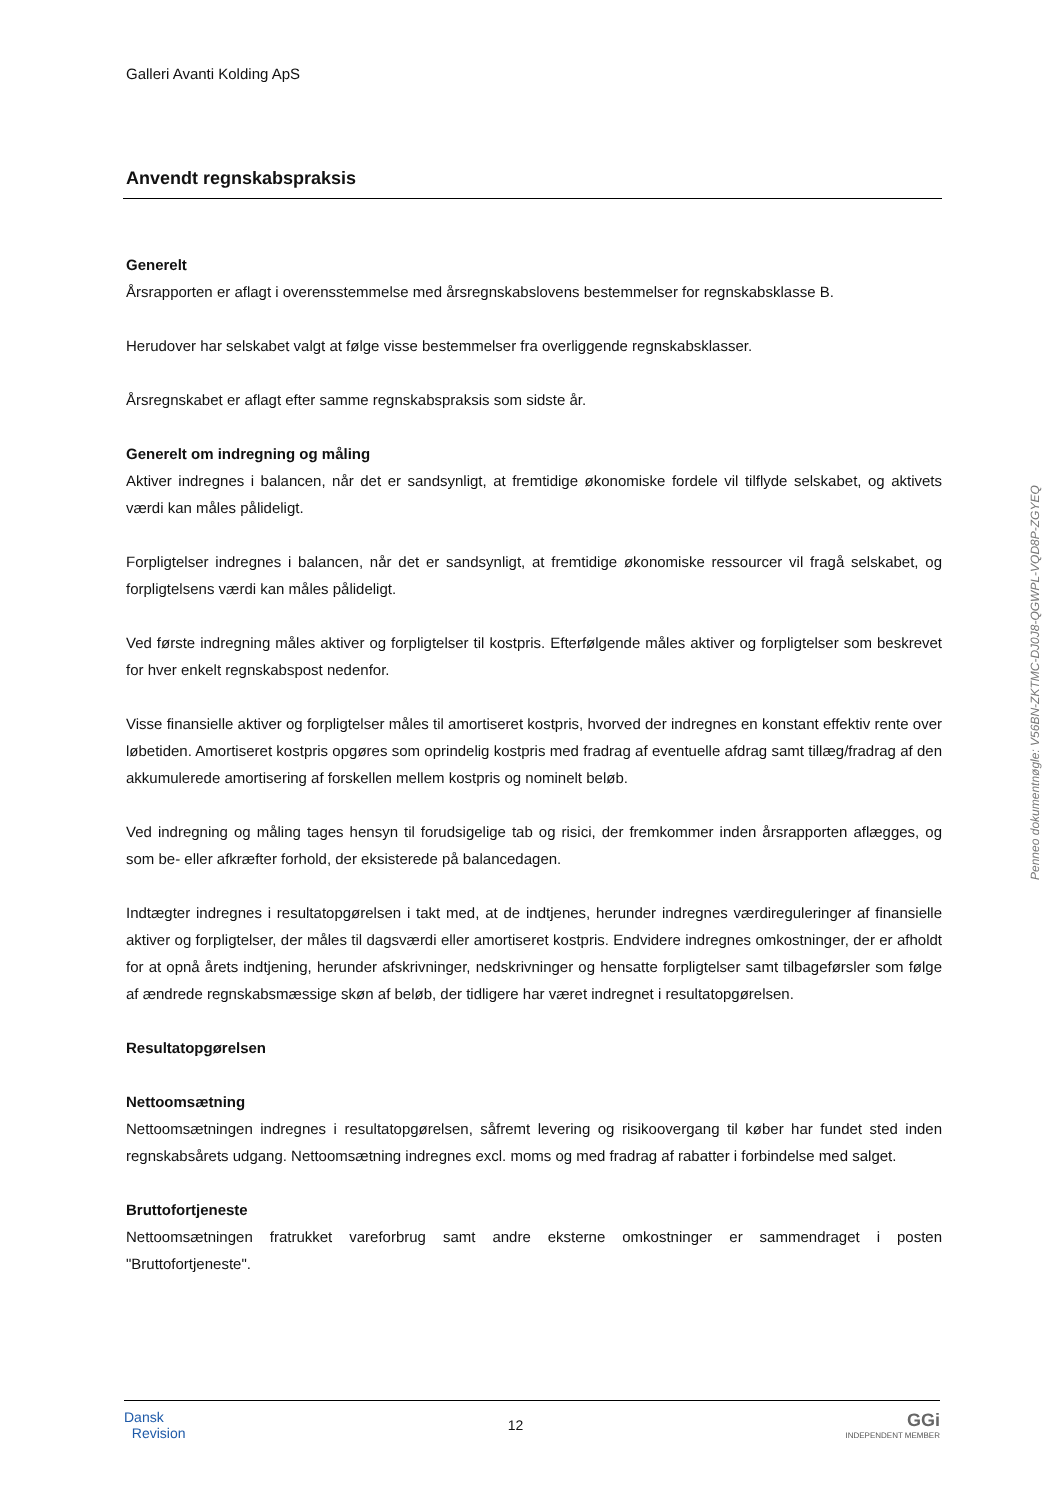Galleri Avanti Kolding ApS
Anvendt regnskabspraksis
Generelt
Årsrapporten er aflagt i overensstemmelse med årsregnskabslovens bestemmelser for regnskabsklasse B.
Herudover har selskabet valgt at følge visse bestemmelser fra overliggende regnskabsklasser.
Årsregnskabet er aflagt efter samme regnskabspraksis som sidste år.
Generelt om indregning og måling
Aktiver indregnes i balancen, når det er sandsynligt, at fremtidige økonomiske fordele vil tilflyde selskabet, og aktivets værdi kan måles pålideligt.
Forpligtelser indregnes i balancen, når det er sandsynligt, at fremtidige økonomiske ressourcer vil fragå selskabet, og forpligtelsens værdi kan måles pålideligt.
Ved første indregning måles aktiver og forpligtelser til kostpris. Efterfølgende måles aktiver og forpligtelser som beskrevet for hver enkelt regnskabspost nedenfor.
Visse finansielle aktiver og forpligtelser måles til amortiseret kostpris, hvorved der indregnes en konstant effektiv rente over løbetiden. Amortiseret kostpris opgøres som oprindelig kostpris med fradrag af eventuelle afdrag samt tillæg/fradrag af den akkumulerede amortisering af forskellen mellem kostpris og nominelt beløb.
Ved indregning og måling tages hensyn til forudsigelige tab og risici, der fremkommer inden årsrapporten aflægges, og som be- eller afkræfter forhold, der eksisterede på balancedagen.
Indtægter indregnes i resultatopgørelsen i takt med, at de indtjenes, herunder indregnes værdireguleringer af finansielle aktiver og forpligtelser, der måles til dagsværdi eller amortiseret kostpris. Endvidere indregnes omkostninger, der er afholdt for at opnå årets indtjening, herunder afskrivninger, nedskrivninger og hensatte forpligtelser samt tilbageførsler som følge af ændrede regnskabsmæssige skøn af beløb, der tidligere har været indregnet i resultatopgørelsen.
Resultatopgørelsen
Nettoomsætning
Nettoomsætningen indregnes i resultatopgørelsen, såfremt levering og risikoovergang til køber har fundet sted inden regnskabsårets udgang. Nettoomsætning indregnes excl. moms og med fradrag af rabatter i forbindelse med salget.
Bruttofortjeneste
Nettoomsætningen fratrukket vareforbrug samt andre eksterne omkostninger er sammendraget i posten "Bruttofortjeneste".
Penneo dokumentnøgle: V56BN-ZKTMC-DJ0J8-QGWPL-VQD8P-ZGYEQ
Dansk
Revision
12
GGi
INDEPENDENT MEMBER